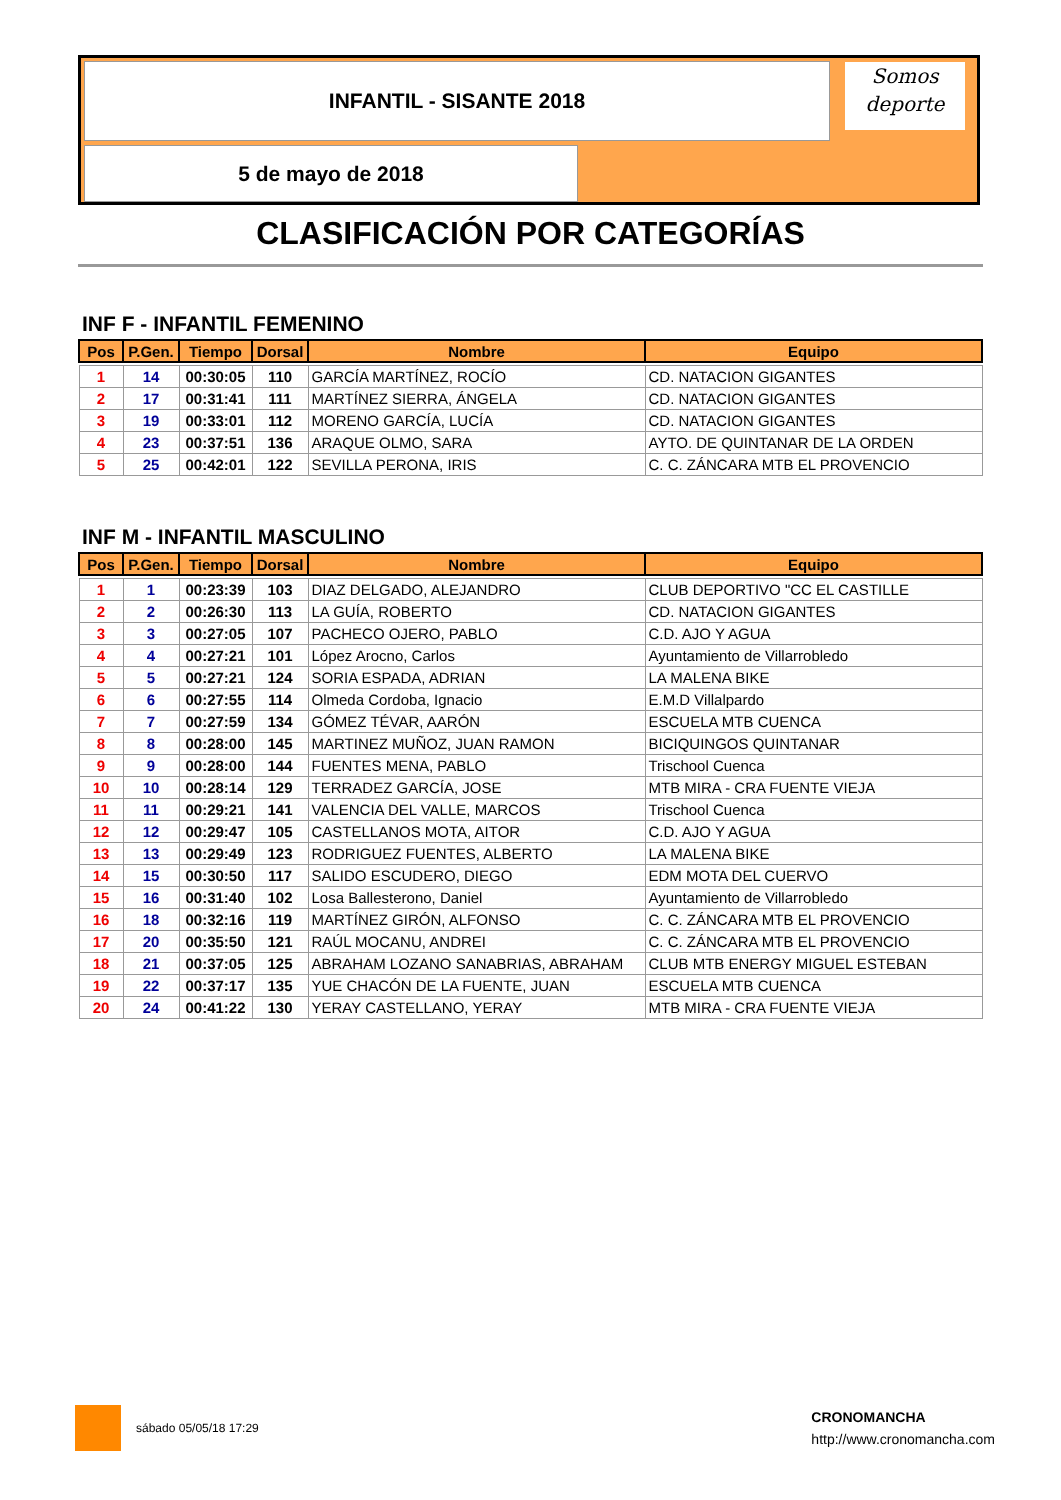INFANTIL - SISANTE 2018
Somos
deporte
5 de mayo de 2018
CLASIFICACIÓN POR CATEGORÍAS
INF F - INFANTIL FEMENINO
| Pos | P.Gen. | Tiempo | Dorsal | Nombre | Equipo |
| --- | --- | --- | --- | --- | --- |
| 1 | 14 | 00:30:05 | 110 | GARCÍA MARTÍNEZ, ROCÍO | CD. NATACION GIGANTES |
| 2 | 17 | 00:31:41 | 111 | MARTÍNEZ SIERRA, ÁNGELA | CD. NATACION GIGANTES |
| 3 | 19 | 00:33:01 | 112 | MORENO GARCÍA, LUCÍA | CD. NATACION GIGANTES |
| 4 | 23 | 00:37:51 | 136 | ARAQUE OLMO, SARA | AYTO. DE QUINTANAR DE LA ORDEN |
| 5 | 25 | 00:42:01 | 122 | SEVILLA PERONA, IRIS | C. C. ZÁNCARA MTB EL PROVENCIO |
INF M - INFANTIL MASCULINO
| Pos | P.Gen. | Tiempo | Dorsal | Nombre | Equipo |
| --- | --- | --- | --- | --- | --- |
| 1 | 1 | 00:23:39 | 103 | DIAZ DELGADO, ALEJANDRO | CLUB DEPORTIVO "CC EL CASTILLE |
| 2 | 2 | 00:26:30 | 113 | LA GUÍA, ROBERTO | CD. NATACION GIGANTES |
| 3 | 3 | 00:27:05 | 107 | PACHECO OJERO, PABLO | C.D. AJO Y AGUA |
| 4 | 4 | 00:27:21 | 101 | López Arocno, Carlos | Ayuntamiento de Villarrobledo |
| 5 | 5 | 00:27:21 | 124 | SORIA ESPADA, ADRIAN | LA MALENA BIKE |
| 6 | 6 | 00:27:55 | 114 | Olmeda Cordoba, Ignacio | E.M.D Villalpardo |
| 7 | 7 | 00:27:59 | 134 | GÓMEZ TÉVAR, AARÓN | ESCUELA MTB CUENCA |
| 8 | 8 | 00:28:00 | 145 | MARTINEZ MUÑOZ, JUAN RAMON | BICIQUINGOS QUINTANAR |
| 9 | 9 | 00:28:00 | 144 | FUENTES MENA, PABLO | Trischool Cuenca |
| 10 | 10 | 00:28:14 | 129 | TERRADEZ GARCÍA, JOSE | MTB MIRA - CRA FUENTE VIEJA |
| 11 | 11 | 00:29:21 | 141 | VALENCIA DEL VALLE, MARCOS | Trischool Cuenca |
| 12 | 12 | 00:29:47 | 105 | CASTELLANOS MOTA, AITOR | C.D. AJO Y AGUA |
| 13 | 13 | 00:29:49 | 123 | RODRIGUEZ FUENTES, ALBERTO | LA MALENA BIKE |
| 14 | 15 | 00:30:50 | 117 | SALIDO ESCUDERO, DIEGO | EDM MOTA DEL CUERVO |
| 15 | 16 | 00:31:40 | 102 | Losa Ballesterono, Daniel | Ayuntamiento de Villarrobledo |
| 16 | 18 | 00:32:16 | 119 | MARTÍNEZ GIRÓN, ALFONSO | C. C. ZÁNCARA MTB EL PROVENCIO |
| 17 | 20 | 00:35:50 | 121 | RAÚL MOCANU, ANDREI | C. C. ZÁNCARA MTB EL PROVENCIO |
| 18 | 21 | 00:37:05 | 125 | ABRAHAM LOZANO SANABRIAS, ABRAHAM | CLUB MTB ENERGY MIGUEL ESTEBAN |
| 19 | 22 | 00:37:17 | 135 | YUE CHACÓN DE LA FUENTE, JUAN | ESCUELA MTB CUENCA |
| 20 | 24 | 00:41:22 | 130 | YERAY CASTELLANO, YERAY | MTB MIRA - CRA FUENTE VIEJA |
sábado 05/05/18 17:29
CRONOMANCHA
http://www.cronomancha.com